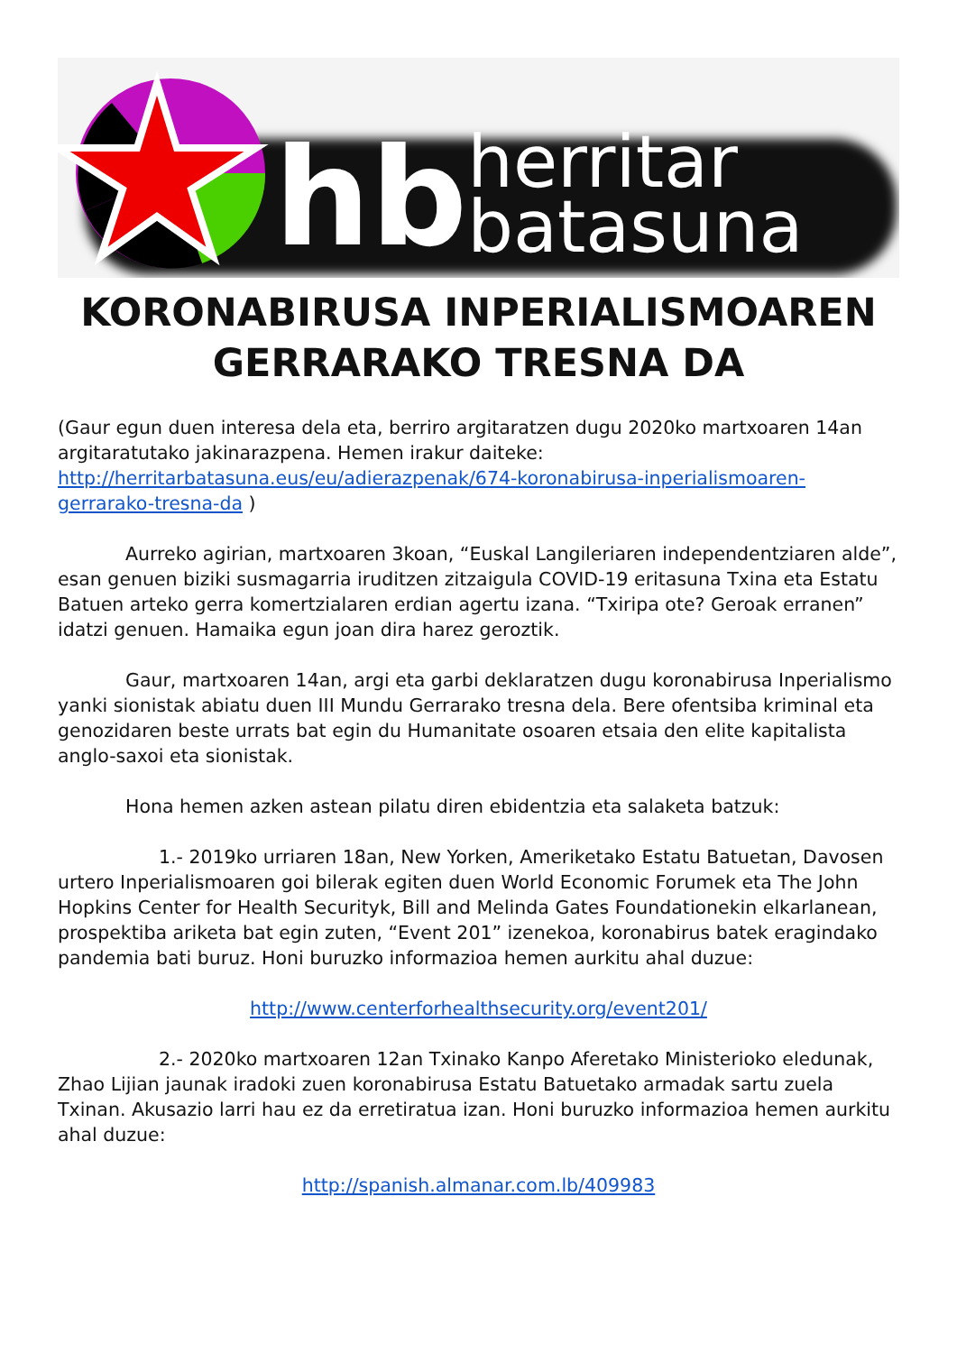hb herritar
batasuna
KORONABIRUSA INPERIALISMOAREN GERRARAKO TRESNA DA
(Gaur egun duen interesa dela eta, berriro argitaratzen dugu 2020ko martxoaren 14an argitaratutako jakinarazpena. Hemen irakur daiteke: http://herritarbatasuna.eus/eu/adierazpenak/674-koronabirusa-inperialismoaren-gerrarako-tresna-da )
Aurreko agirian, martxoaren 3koan, “Euskal Langileriaren independentziaren alde”, esan genuen biziki susmagarria iruditzen zitzaigula COVID-19 eritasuna Txina eta Estatu Batuen arteko gerra komertzialaren erdian agertu izana. “Txiripa ote? Geroak erranen” idatzi genuen. Hamaika egun joan dira harez geroztik.
Gaur, martxoaren 14an, argi eta garbi deklaratzen dugu koronabirusa Inperialismo yanki sionistak abiatu duen III Mundu Gerrarako tresna dela. Bere ofentsiba kriminal eta genozidaren beste urrats bat egin du Humanitate osoaren etsaia den elite kapitalista anglo-saxoi eta sionistak.
Hona hemen azken astean pilatu diren ebidentzia eta salaketa batzuk:
1.- 2019ko urriaren 18an, New Yorken, Ameriketako Estatu Batuetan, Davosen urtero Inperialismoaren goi bilerak egiten duen World Economic Forumek eta The John Hopkins Center for Health Securityk, Bill and Melinda Gates Foundationekin elkarlanean, prospektiba ariketa bat egin zuten, “Event 201” izenekoa, koronabirus batek eragindako pandemia bati buruz. Honi buruzko informazioa hemen aurkitu ahal duzue:
http://www.centerforhealthsecurity.org/event201/
2.- 2020ko martxoaren 12an Txinako Kanpo Aferetako Ministerioko eledunak, Zhao Lijian jaunak iradoki zuen koronabirusa Estatu Batuetako armadak sartu zuela Txinan. Akusazio larri hau ez da erretiratua izan. Honi buruzko informazioa hemen aurkitu ahal duzue:
http://spanish.almanar.com.lb/409983